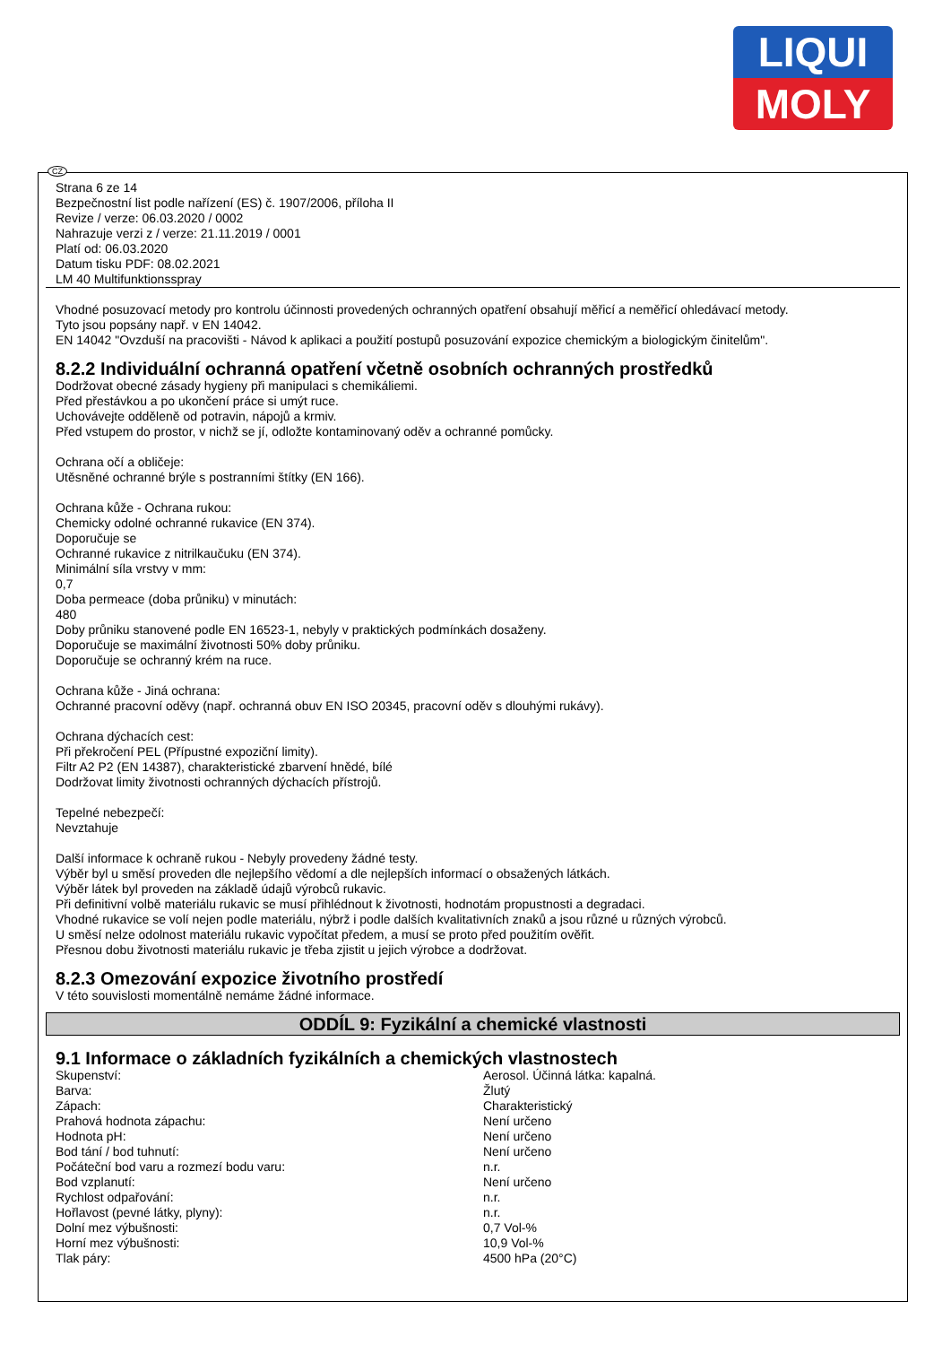LIQUI
MOLY
CZ
Strana 6 ze 14
Bezpečnostní list podle nařízení (ES) č. 1907/2006, příloha II
Revize / verze: 06.03.2020 / 0002
Nahrazuje verzi z / verze: 21.11.2019 / 0001
Platí od: 06.03.2020
Datum tisku PDF: 08.02.2021
LM 40 Multifunktionsspray
Vhodné posuzovací metody pro kontrolu účinnosti provedených ochranných opatření obsahují měřicí a neměřicí ohledávací metody.
Tyto jsou popsány např. v EN 14042.
EN 14042 "Ovzduší na pracovišti - Návod k aplikaci a použití postupů posuzování expozice chemickým a biologickým činitelům".
8.2.2 Individuální ochranná opatření včetně osobních ochranných prostředků
Dodržovat obecné zásady hygieny při manipulaci s chemikáliemi.
Před přestávkou a po ukončení práce si umýt ruce.
Uchovávejte odděleně od potravin, nápojů a krmiv.
Před vstupem do prostor, v nichž se jí, odložte kontaminovaný oděv a ochranné pomůcky.
Ochrana očí a obličeje:
Utěsněné ochranné brýle s postranními štítky (EN 166).
Ochrana kůže - Ochrana rukou:
Chemicky odolné ochranné rukavice (EN 374).
Doporučuje se
Ochranné rukavice z nitrilkaučuku (EN 374).
Minimální síla vrstvy v mm:
0,7
Doba permeace (doba průniku) v minutách:
480
Doby průniku stanovené podle EN 16523-1, nebyly v praktických podmínkách dosaženy.
Doporučuje se maximální životnosti 50% doby průniku.
Doporučuje se ochranný krém na ruce.
Ochrana kůže - Jiná ochrana:
Ochranné pracovní oděvy (např. ochranná obuv EN ISO 20345, pracovní oděv s dlouhými rukávy).
Ochrana dýchacích cest:
Při překročení PEL (Přípustné expoziční limity).
Filtr A2 P2 (EN 14387), charakteristické zbarvení hnědé, bílé
Dodržovat limity životnosti ochranných dýchacích přístrojů.
Tepelné nebezpečí:
Nevztahuje
Další informace k ochraně rukou - Nebyly provedeny žádné testy.
Výběr byl u směsí proveden dle nejlepšího vědomí a dle nejlepších informací o obsažených látkách.
Výběr látek byl proveden na základě údajů výrobců rukavic.
Při definitivní volbě materiálu rukavic se musí přihlédnout k životnosti, hodnotám propustnosti a degradaci.
Vhodné rukavice se volí nejen podle materiálu, nýbrž i podle dalších kvalitativních znaků a jsou různé u různých výrobců.
U směsí nelze odolnost materiálu rukavic vypočítat předem, a musí se proto před použitím ověřit.
Přesnou dobu životnosti materiálu rukavic je třeba zjistit u jejich výrobce a dodržovat.
8.2.3 Omezování expozice životního prostředí
V této souvislosti momentálně nemáme žádné informace.
ODDÍL 9: Fyzikální a chemické vlastnosti
9.1 Informace o základních fyzikálních a chemických vlastnostech
| Skupenství: | Aerosol. Účinná látka: kapalná. |
| Barva: | Žlutý |
| Zápach: | Charakteristický |
| Prahová hodnota zápachu: | Není určeno |
| Hodnota pH: | Není určeno |
| Bod tání / bod tuhnutí: | Není určeno |
| Počáteční bod varu a rozmezí bodu varu: | n.r. |
| Bod vzplanutí: | Není určeno |
| Rychlost odpařování: | n.r. |
| Hořlavost (pevné látky, plyny): | n.r. |
| Dolní mez výbušnosti: | 0,7 Vol-% |
| Horní mez výbušnosti: | 10,9 Vol-% |
| Tlak páry: | 4500 hPa (20°C) |